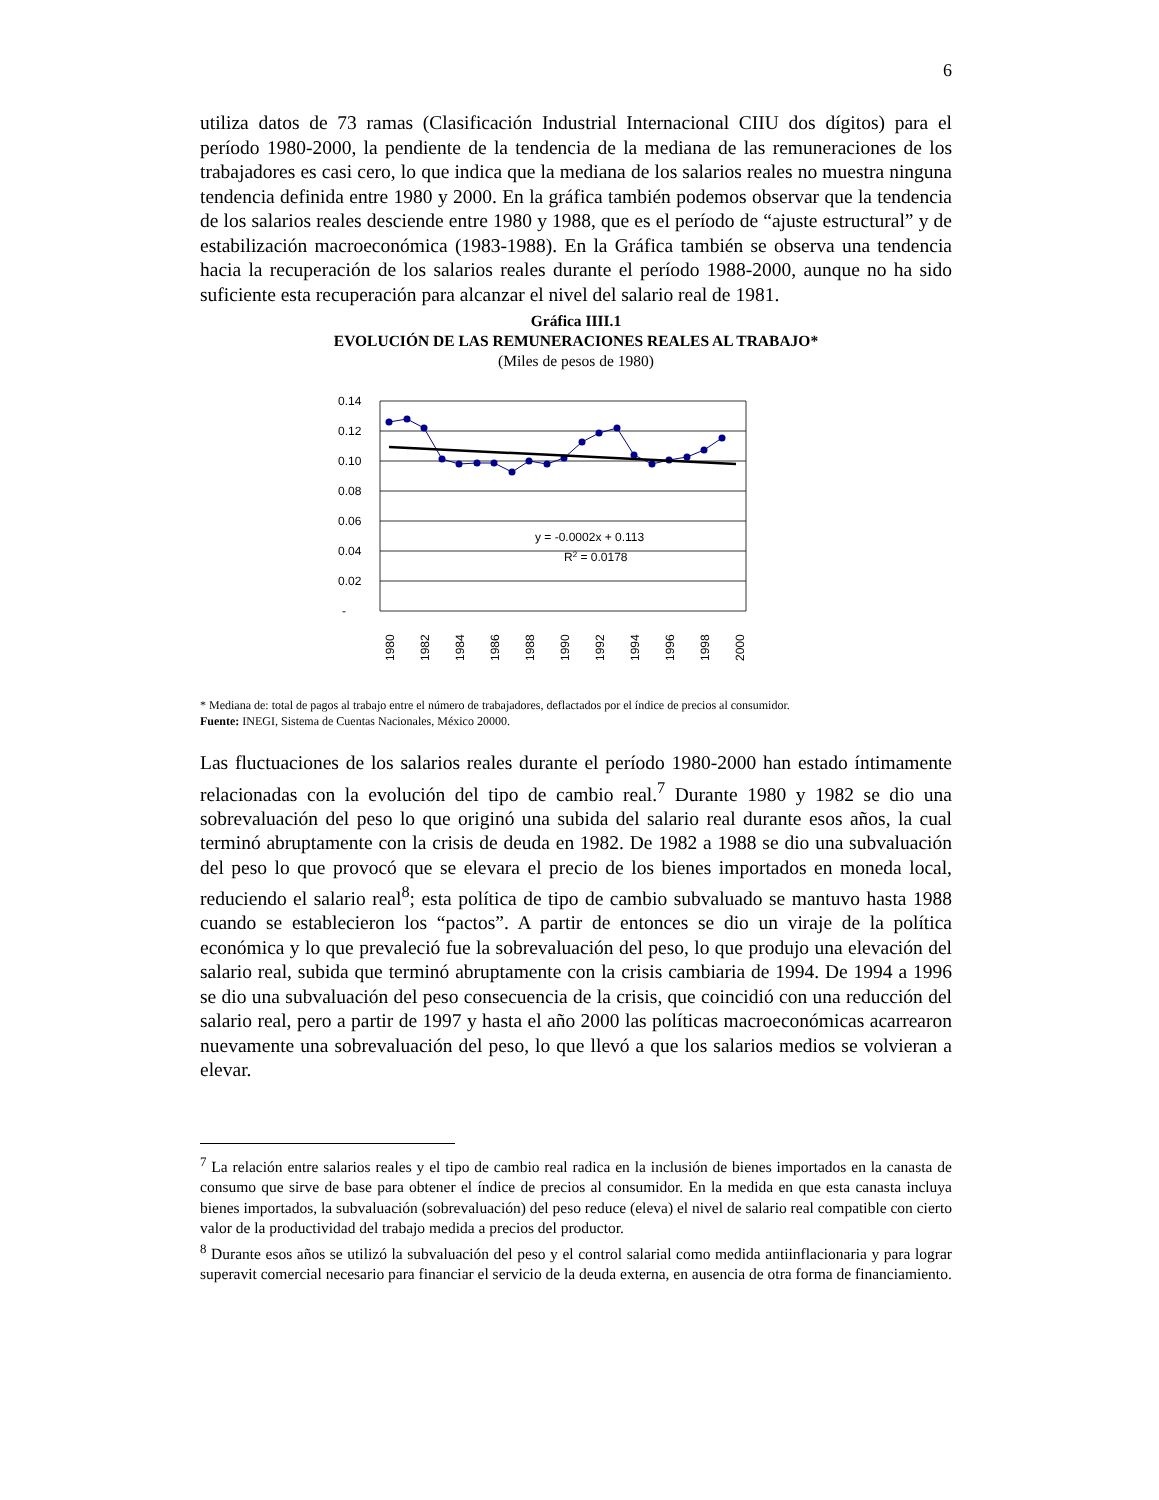6
utiliza datos de 73 ramas (Clasificación Industrial Internacional CIIU dos dígitos) para el período 1980-2000, la pendiente de la tendencia de la mediana de las remuneraciones de los trabajadores es casi cero, lo que indica que la mediana de los salarios reales no muestra ninguna tendencia definida entre 1980 y 2000. En la gráfica también podemos observar que la tendencia de los salarios reales desciende entre 1980 y 1988, que es el período de “ajuste estructural” y de estabilización macroeconómica (1983-1988). En la Gráfica también se observa una tendencia hacia la recuperación de los salarios reales durante el período 1988-2000, aunque no ha sido suficiente esta recuperación para alcanzar el nivel del salario real de 1981.
Gráfica IIII.1
EVOLUCIÓN DE LAS REMUNERACIONES REALES AL TRABAJO*
(Miles de pesos de 1980)
0.14
0.12
0.10
0.08
0.06
0.04
0.02
-
y = -0.0002x + 0.113
R2 = 0.0178
1980
1982
1984
1986
1988
1990
1992
1994
1996
1998
2000
* Mediana de: total de pagos al trabajo entre el número de trabajadores, deflactados por el índice de precios al consumidor.
Fuente: INEGI, Sistema de Cuentas Nacionales, México 20000.
Las fluctuaciones de los salarios reales durante el período 1980-2000 han estado íntimamente relacionadas con la evolución del tipo de cambio real.<sup>7</sup> Durante 1980 y 1982 se dio una sobrevaluación del peso lo que originó una subida del salario real durante esos años, la cual terminó abruptamente con la crisis de deuda en 1982. De 1982 a 1988 se dio una subvaluación del peso lo que provocó que se elevara el precio de los bienes importados en moneda local, reduciendo el salario real<sup>8</sup>; esta política de tipo de cambio subvaluado se mantuvo hasta 1988 cuando se establecieron los “pactos”. A partir de entonces se dio un viraje de la política económica y lo que prevaleció fue la sobrevaluación del peso, lo que produjo una elevación del salario real, subida que terminó abruptamente con la crisis cambiaria de 1994. De 1994 a 1996 se dio una subvaluación del peso consecuencia de la crisis, que coincidió con una reducción del salario real, pero a partir de 1997 y hasta el año 2000 las políticas macroeconómicas acarrearon nuevamente una sobrevaluación del peso, lo que llevó a que los salarios medios se volvieran a elevar.
<sup>7</sup> La relación entre salarios reales y el tipo de cambio real radica en la inclusión de bienes importados en la canasta de consumo que sirve de base para obtener el índice de precios al consumidor. En la medida en que esta canasta incluya bienes importados, la subvaluación (sobrevaluación) del peso reduce (eleva) el nivel de salario real compatible con cierto valor de la productividad del trabajo medida a precios del productor.
<sup>8</sup> Durante esos años se utilizó la subvaluación del peso y el control salarial como medida antiinflacionaria y para lograr superavit comercial necesario para financiar el servicio de la deuda externa, en ausencia de otra forma de financiamiento.